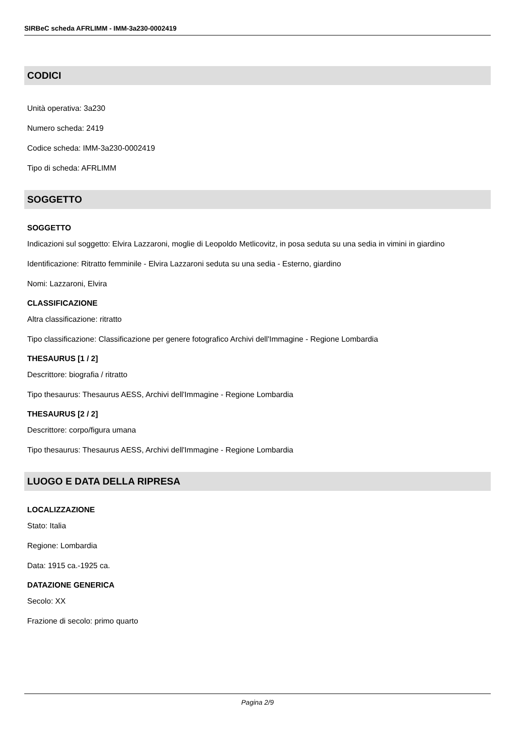SIRBeC scheda AFRLIMM - IMM-3a230-0002419
CODICI
Unità operativa: 3a230
Numero scheda: 2419
Codice scheda: IMM-3a230-0002419
Tipo di scheda: AFRLIMM
SOGGETTO
SOGGETTO
Indicazioni sul soggetto: Elvira Lazzaroni, moglie di Leopoldo Metlicovitz, in posa seduta su una sedia in vimini in giardino
Identificazione: Ritratto femminile - Elvira Lazzaroni seduta su una sedia - Esterno, giardino
Nomi: Lazzaroni, Elvira
CLASSIFICAZIONE
Altra classificazione: ritratto
Tipo classificazione: Classificazione per genere fotografico Archivi dell'Immagine - Regione Lombardia
THESAURUS [1 / 2]
Descrittore: biografia / ritratto
Tipo thesaurus: Thesaurus AESS, Archivi dell'Immagine - Regione Lombardia
THESAURUS [2 / 2]
Descrittore: corpo/figura umana
Tipo thesaurus: Thesaurus AESS, Archivi dell'Immagine - Regione Lombardia
LUOGO E DATA DELLA RIPRESA
LOCALIZZAZIONE
Stato: Italia
Regione: Lombardia
Data: 1915 ca.-1925 ca.
DATAZIONE GENERICA
Secolo: XX
Frazione di secolo: primo quarto
Pagina 2/9